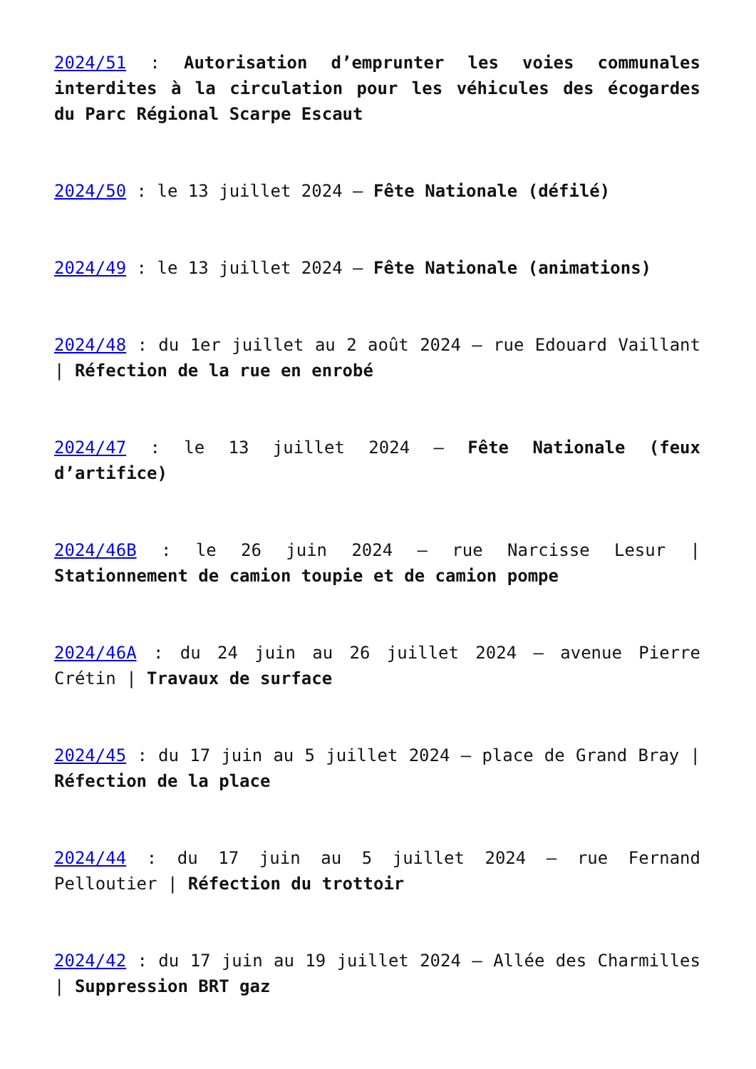2024/51 : Autorisation d’emprunter les voies communales interdites à la circulation pour les véhicules des écogardes du Parc Régional Scarpe Escaut
2024/50 : le 13 juillet 2024 – Fête Nationale (défilé)
2024/49 : le 13 juillet 2024 – Fête Nationale (animations)
2024/48 : du 1er juillet au 2 août 2024 – rue Edouard Vaillant | Réfection de la rue en enrobé
2024/47 : le 13 juillet 2024 – Fête Nationale (feux d’artifice)
2024/46B : le 26 juin 2024 – rue Narcisse Lesur | Stationnement de camion toupie et de camion pompe
2024/46A : du 24 juin au 26 juillet 2024 – avenue Pierre Crétin | Travaux de surface
2024/45 : du 17 juin au 5 juillet 2024 – place de Grand Bray | Réfection de la place
2024/44 : du 17 juin au 5 juillet 2024 – rue Fernand Pelloutier | Réfection du trottoir
2024/42 : du 17 juin au 19 juillet 2024 – Allée des Charmilles | Suppression BRT gaz